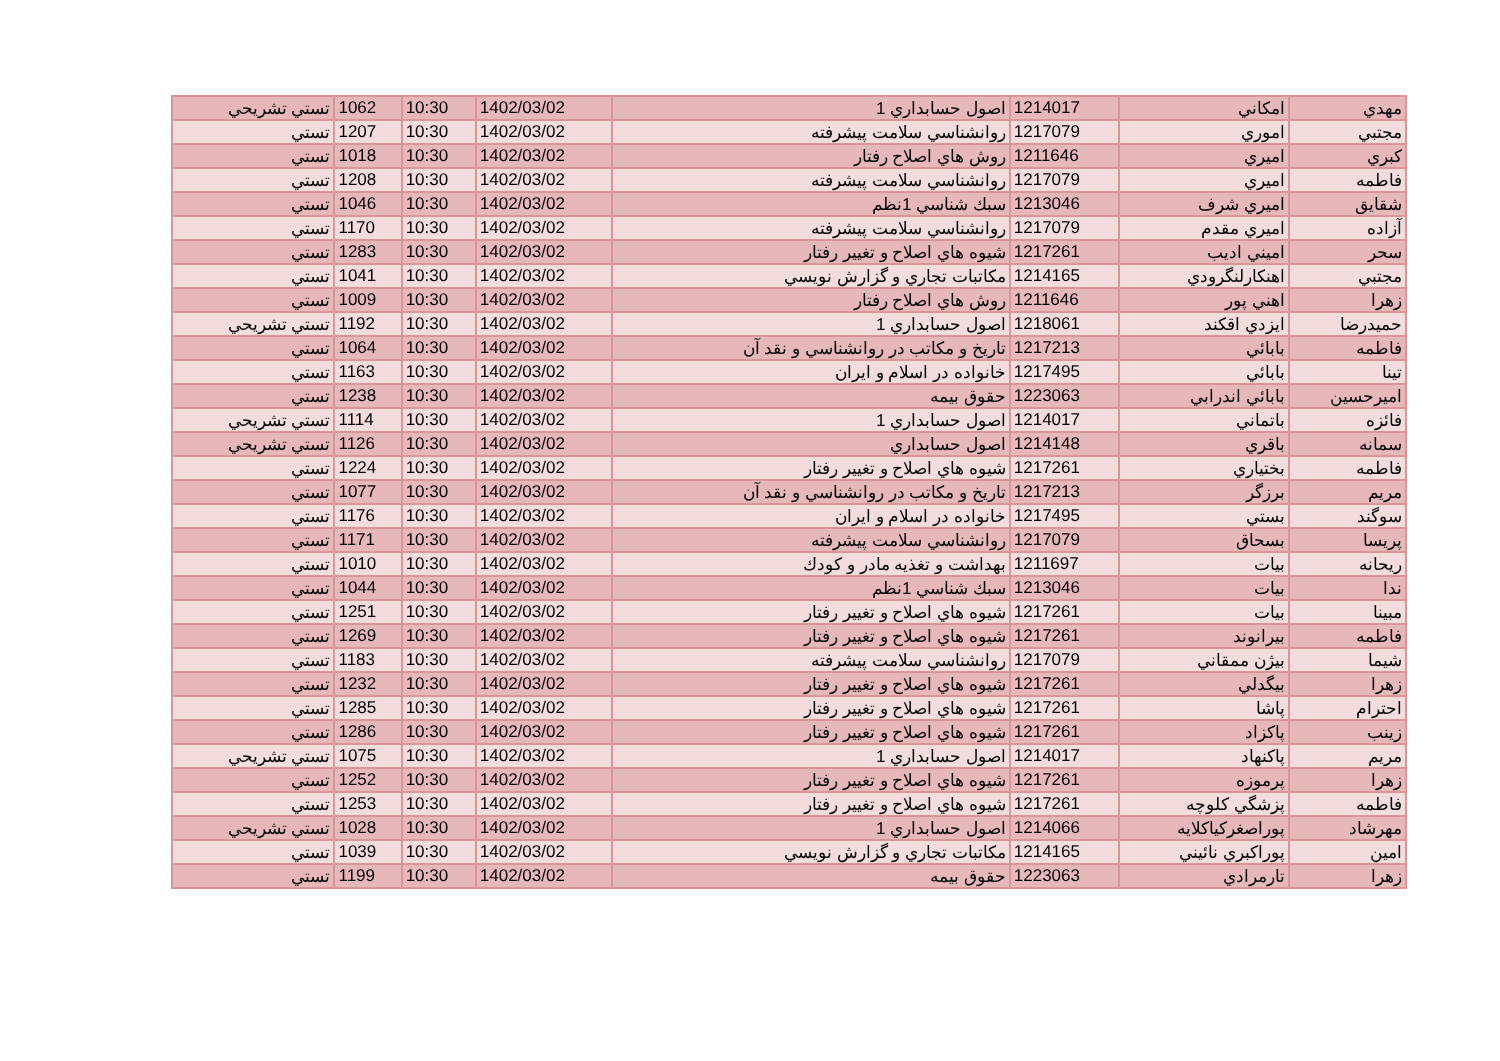| مهدي | امكاني | 1214017 | اصول حسابداري 1 | 1402/03/02 | 10:30 | 1062 | تستي تشريحي |
| مجتبي | اموري | 1217079 | روانشناسي سلامت پيشرفته | 1402/03/02 | 10:30 | 1207 | تستي |
| كبري | اميري | 1211646 | روش هاي اصلاح رفتار | 1402/03/02 | 10:30 | 1018 | تستي |
| فاطمه | اميري | 1217079 | روانشناسي سلامت پيشرفته | 1402/03/02 | 10:30 | 1208 | تستي |
| شقايق | اميري شرف | 1213046 | سبك شناسي 1نظم | 1402/03/02 | 10:30 | 1046 | تستي |
| آزاده | اميري مقدم | 1217079 | روانشناسي سلامت پيشرفته | 1402/03/02 | 10:30 | 1170 | تستي |
| سحر | اميني اديب | 1217261 | شيوه هاي اصلاح و تغيير رفتار | 1402/03/02 | 10:30 | 1283 | تستي |
| مجتبي | اهنكارلنگرودي | 1214165 | مكاتبات تجاري و گزارش نويسي | 1402/03/02 | 10:30 | 1041 | تستي |
| زهرا | اهني پور | 1211646 | روش هاي اصلاح رفتار | 1402/03/02 | 10:30 | 1009 | تستي |
| حميدرضا | ايزدي اقكند | 1218061 | اصول حسابداري 1 | 1402/03/02 | 10:30 | 1192 | تستي تشريحي |
| فاطمه | بابائي | 1217213 | تاريخ و مكاتب در روانشناسي و نقد آن | 1402/03/02 | 10:30 | 1064 | تستي |
| تينا | بابائي | 1217495 | خانواده در اسلام و ايران | 1402/03/02 | 10:30 | 1163 | تستي |
| اميرحسين | بابائي اندرابي | 1223063 | حقوق بيمه | 1402/03/02 | 10:30 | 1238 | تستي |
| فائزه | باتماني | 1214017 | اصول حسابداري 1 | 1402/03/02 | 10:30 | 1114 | تستي تشريحي |
| سمانه | باقري | 1214148 | اصول حسابداري | 1402/03/02 | 10:30 | 1126 | تستي تشريحي |
| فاطمه | بختياري | 1217261 | شيوه هاي اصلاح و تغيير رفتار | 1402/03/02 | 10:30 | 1224 | تستي |
| مريم | برزگر | 1217213 | تاريخ و مكاتب در روانشناسي و نقد آن | 1402/03/02 | 10:30 | 1077 | تستي |
| سوگند | بستي | 1217495 | خانواده در اسلام و ايران | 1402/03/02 | 10:30 | 1176 | تستي |
| پريسا | بسحاق | 1217079 | روانشناسي سلامت پيشرفته | 1402/03/02 | 10:30 | 1171 | تستي |
| ريحانه | بيات | 1211697 | بهداشت و تغذيه مادر و كودك | 1402/03/02 | 10:30 | 1010 | تستي |
| ندا | بيات | 1213046 | سبك شناسي 1نظم | 1402/03/02 | 10:30 | 1044 | تستي |
| مبينا | بيات | 1217261 | شيوه هاي اصلاح و تغيير رفتار | 1402/03/02 | 10:30 | 1251 | تستي |
| فاطمه | بيرانوند | 1217261 | شيوه هاي اصلاح و تغيير رفتار | 1402/03/02 | 10:30 | 1269 | تستي |
| شيما | بيژن ممقاني | 1217079 | روانشناسي سلامت پيشرفته | 1402/03/02 | 10:30 | 1183 | تستي |
| زهرا | بيگدلي | 1217261 | شيوه هاي اصلاح و تغيير رفتار | 1402/03/02 | 10:30 | 1232 | تستي |
| احترام | پاشا | 1217261 | شيوه هاي اصلاح و تغيير رفتار | 1402/03/02 | 10:30 | 1285 | تستي |
| زينب | پاكزاد | 1217261 | شيوه هاي اصلاح و تغيير رفتار | 1402/03/02 | 10:30 | 1286 | تستي |
| مريم | پاكنهاد | 1214017 | اصول حسابداري 1 | 1402/03/02 | 10:30 | 1075 | تستي تشريحي |
| زهرا | پرموزه | 1217261 | شيوه هاي اصلاح و تغيير رفتار | 1402/03/02 | 10:30 | 1252 | تستي |
| فاطمه | پزشگي كلوچه | 1217261 | شيوه هاي اصلاح و تغيير رفتار | 1402/03/02 | 10:30 | 1253 | تستي |
| مهرشاد | پوراصغركياكلايه | 1214066 | اصول حسابداري 1 | 1402/03/02 | 10:30 | 1028 | تستي تشريحي |
| امين | پوراكبري نائيني | 1214165 | مكاتبات تجاري و گزارش نويسي | 1402/03/02 | 10:30 | 1039 | تستي |
| زهرا | تارمرادي | 1223063 | حقوق بيمه | 1402/03/02 | 10:30 | 1199 | تستي |